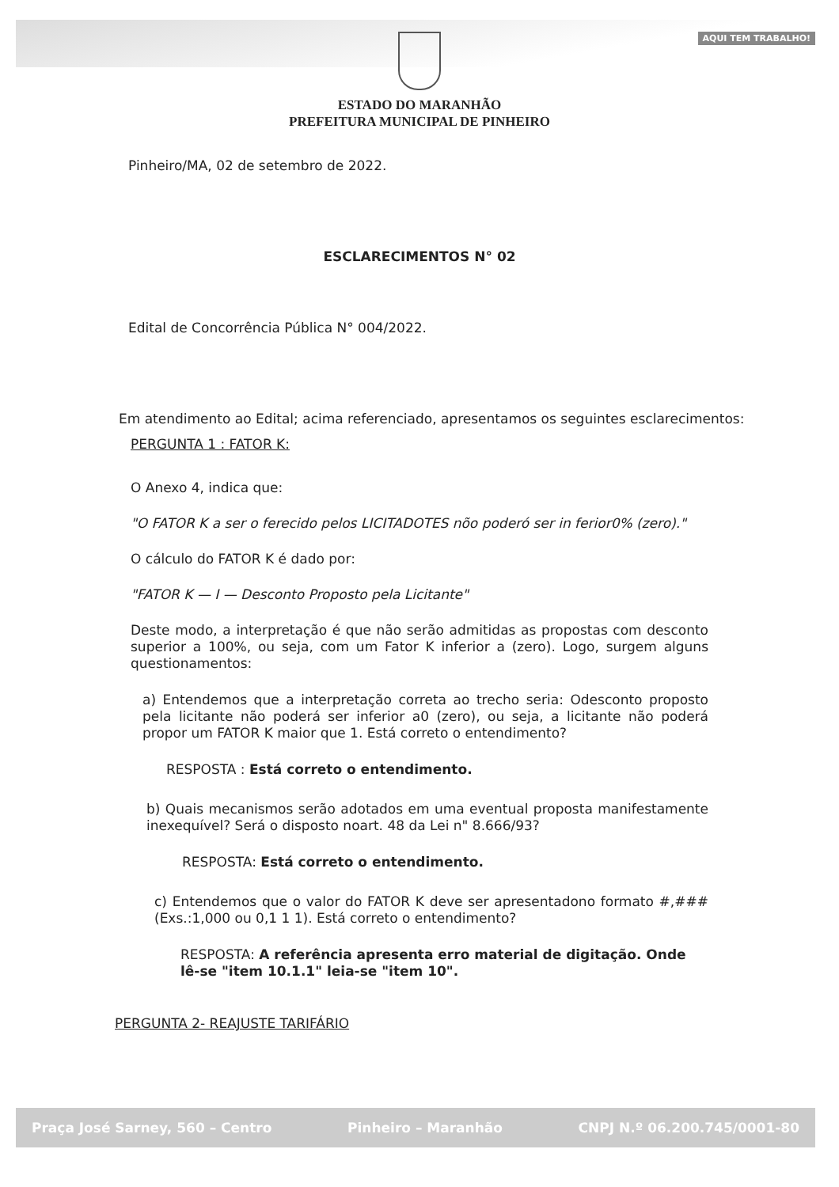AQUI TEM TRABALHO!
ESTADO DO MARANHÃO
PREFEITURA MUNICIPAL DE PINHEIRO
Pinheiro/MA, 02 de setembro de 2022.
ESCLARECIMENTOS N° 02
Edital de Concorrência Pública N° 004/2022.
Em atendimento ao Edital; acima referenciado, apresentamos os seguintes esclarecimentos:
PERGUNTA 1 : FATOR K:
O Anexo 4, indica que:
"O FATOR K a ser o ferecido pelos LICITADOTES nõo poderó ser in ferior0% (zero)."
O cálculo do FATOR K é dado por:
"FATOR K — I — Desconto Proposto pela Licitante"
Deste modo, a interpretação é que não serão admitidas as propostas com desconto superior a 100%, ou seja, com um Fator K inferior a (zero). Logo, surgem alguns questionamentos:
a) Entendemos que a interpretação correta ao trecho seria: Odesconto proposto pela licitante não poderá ser inferior a0 (zero), ou seja, a licitante não poderá propor um FATOR K maior que 1. Está correto o entendimento?
RESPOSTA : Está correto o entendimento.
b) Quais mecanismos serão adotados em uma eventual proposta manifestamente inexequível? Será o disposto noart. 48 da Lei n" 8.666/93?
RESPOSTA: Está correto o entendimento.
c) Entendemos que o valor do FATOR K deve ser apresentadono formato #,### (Exs.:1,000 ou 0,1 1 1). Está correto o entendimento?
RESPOSTA: A referência apresenta erro material de digitação. Onde lê-se "item 10.1.1" leia-se "item 10".
PERGUNTA 2- REAJUSTE TARIFÁRIO
Praça José Sarney, 560 – Centro Pinheiro – Maranhão CNPJ N.º 06.200.745/0001-80